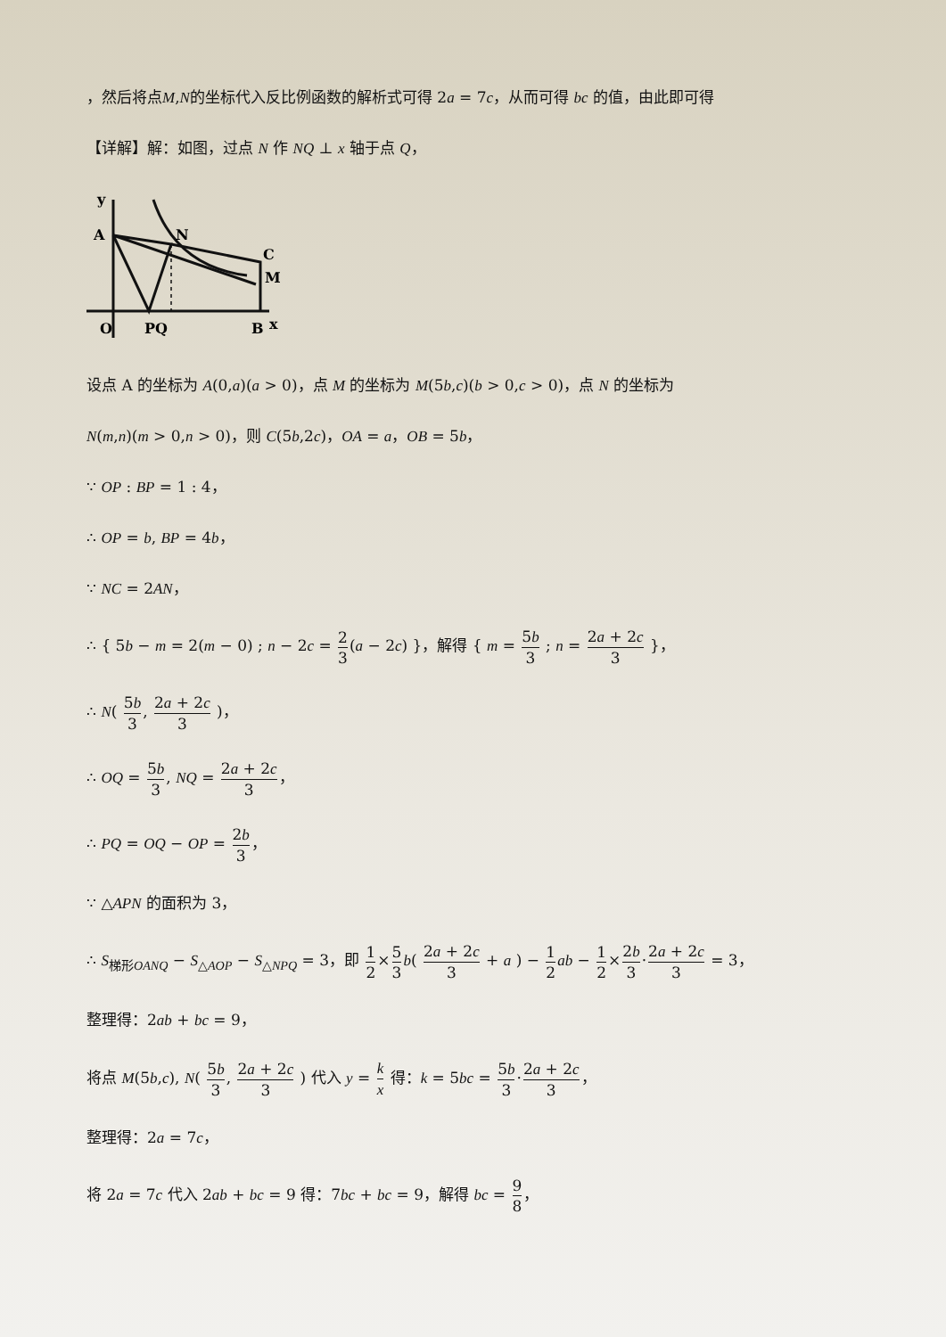，然后将点M,N的坐标代入反比例函数的解析式可得 2a = 7c，从而可得 bc 的值，由此即可得
【详解】解：如图，过点 N 作 NQ ⊥ x 轴于点 Q，
y
A
N
C
M
O
PQ
B
x
设点 A 的坐标为 A(0,a)(a > 0)，点 M 的坐标为 M(5b,c)(b > 0,c > 0)，点 N 的坐标为
N(m,n)(m > 0,n > 0)，则 C(5b,2c)，OA = a，OB = 5b，
∵ OP : BP = 1 : 4，
∴ OP = b, BP = 4b，
∵ NC = 2AN，
∴ { 5b − m = 2(m − 0) ; n − 2c = 2 3(a − 2c) }，解得 { m = 5b 3 ; n = 2a + 2c 3 }，
∴ N( 5b 3, 2a + 2c 3 )，
∴ OQ = 5b 3, NQ = 2a + 2c 3，
∴ PQ = OQ − OP = 2b 3，
∵ △APN 的面积为 3，
∴ S<sub>梯形OANQ</sub> − S<sub>△AOP</sub> − S<sub>△NPQ</sub> = 3，即 1 2×5 3 b( 2a + 2c 3 + a ) − 1 2 ab − 1 2×2b 3·2a + 2c 3 = 3，
整理得：2ab + bc = 9，
将点 M(5b,c), N( 5b 3, 2a + 2c 3 ) 代入 y = k x 得：k = 5bc = 5b 3·2a + 2c 3，
整理得：2a = 7c，
将 2a = 7c 代入 2ab + bc = 9 得：7bc + bc = 9，解得 bc = 9 8，